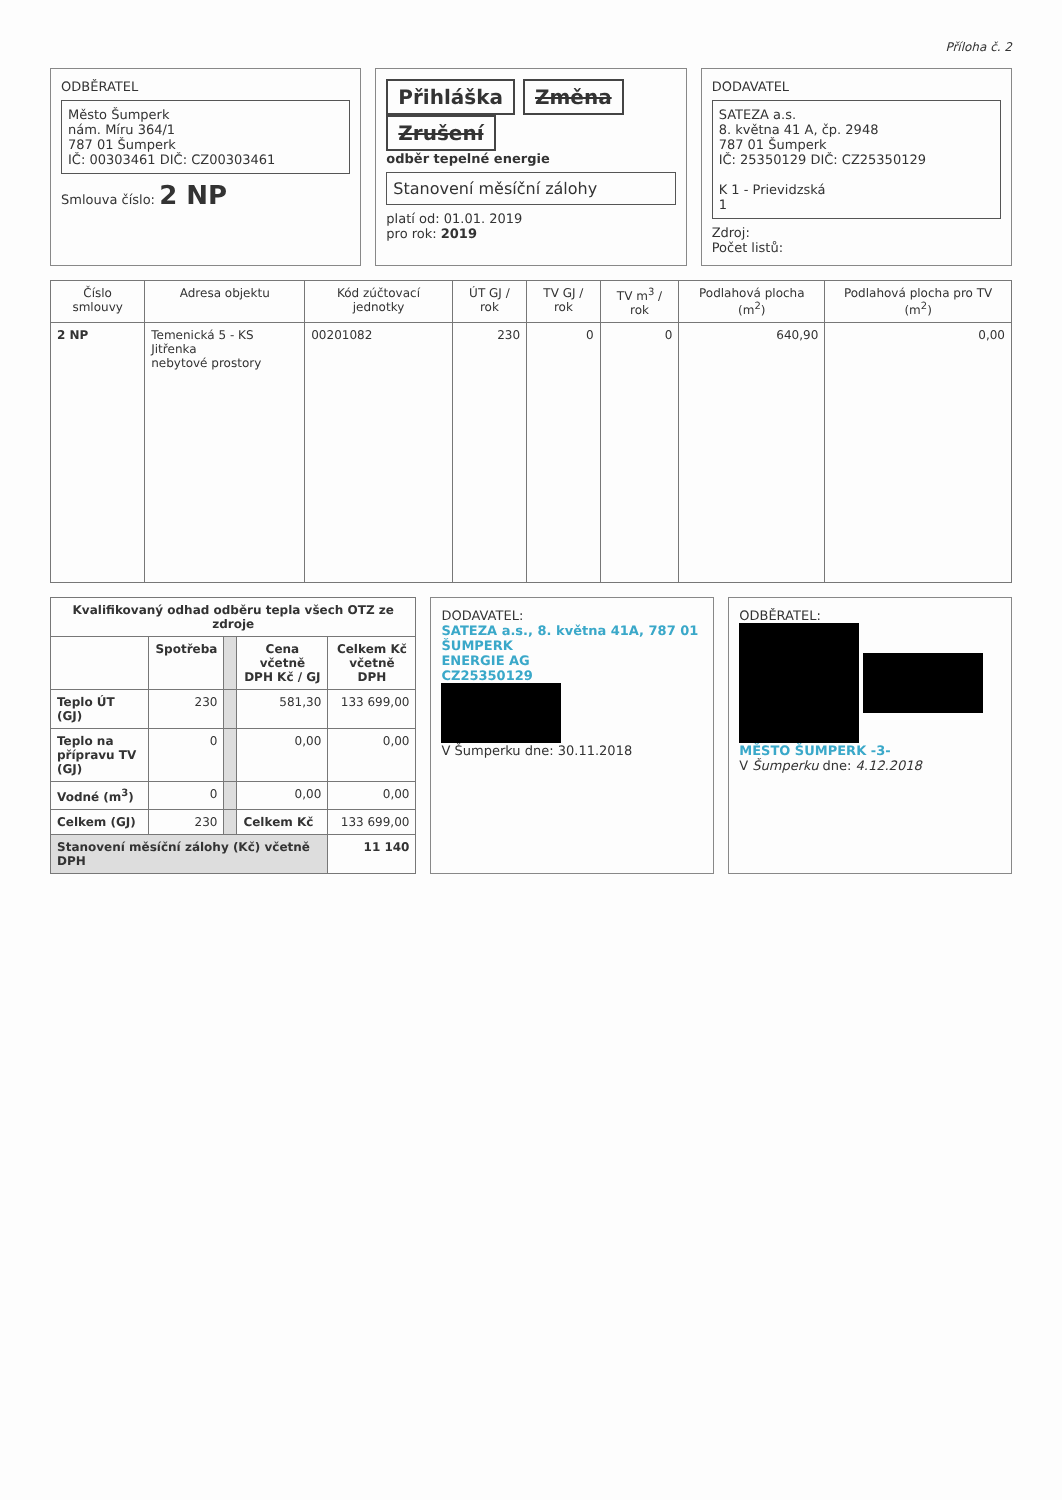Příloha č. 2
ODBĚRATEL
Město Šumperk
nám. Míru 364/1
787 01 Šumperk
IČ: 00303461 DIČ: CZ00303461
Smlouva číslo: 2 NP
Přihláška Změna Zrušení
odběr tepelné energie
Stanovení měsíční zálohy
platí od: 01.01. 2019
pro rok: 2019
DODAVATEL
SATEZA a.s.
8. května 41 A, čp. 2948
787 01 Šumperk
IČ: 25350129 DIČ: CZ25350129
K 1 - Prievidzská
1
Zdroj:
Počet listů:
| Číslo smlouvy | Adresa objektu | Kód zúčtovací jednotky | ÚT GJ / rok | TV GJ / rok | TV m<sup>3</sup> / rok | Podlahová plocha (m<sup>2</sup>) | Podlahová plocha pro TV (m<sup>2</sup>) |
| --- | --- | --- | --- | --- | --- | --- | --- |
| 2 NP | Temenická 5 - KS Jitřenka nebytové prostory | 00201082 | 230 | 0 | 0 | 640,90 | 0,00 |
| Kvalifikovaný odhad odběru tepla všech OTZ ze zdroje | | | | |
| --- | --- | --- | --- | --- |
| | Spotřeba | | Cena včetně DPH Kč / GJ | Celkem Kč včetně DPH |
| Teplo ÚT (GJ) | 230 | | 581,30 | 133 699,00 |
| Teplo na přípravu TV (GJ) | 0 | | 0,00 | 0,00 |
| Vodné (m<sup>3</sup>) | 0 | | 0,00 | 0,00 |
| Celkem (GJ) | 230 | | Celkem Kč | 133 699,00 |
| Stanovení měsíční zálohy (Kč) včetně DPH | | | | 11 140 |
DODAVATEL:
SATEZA a.s., 8. května 41A, 787 01 ŠUMPERK
ENERGIE AG
CZ25350129
V Šumperku dne: 30.11.2018
ODBĚRATEL:
MĚSTO ŠUMPERK -3-
V Šumperku dne: 4.12.2018